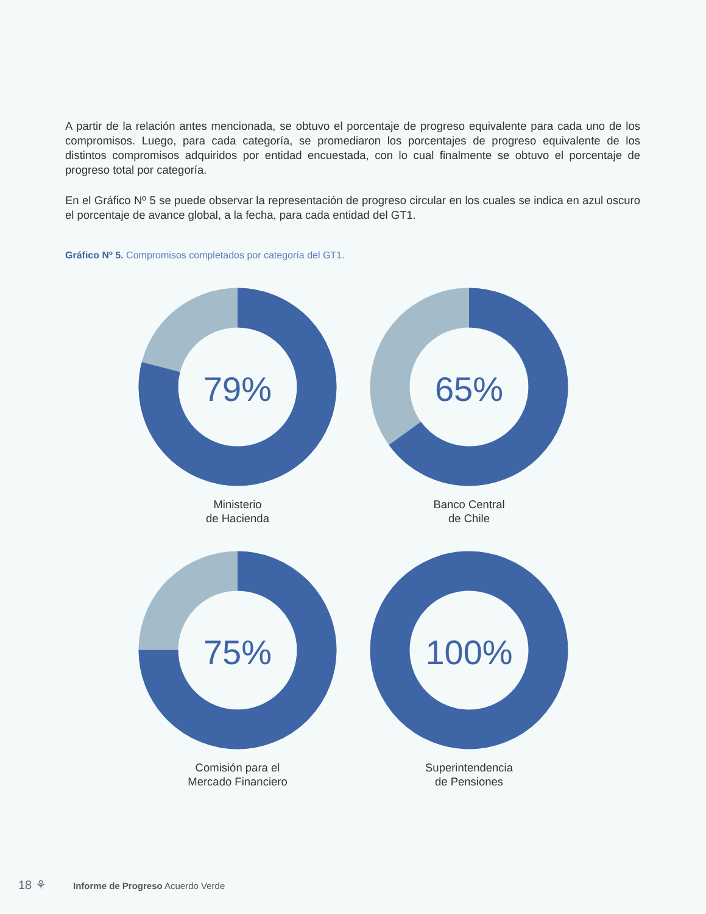A partir de la relación antes mencionada, se obtuvo el porcentaje de progreso equivalente para cada uno de los compromisos. Luego, para cada categoría, se promediaron los porcentajes de progreso equivalente de los distintos compromisos adquiridos por entidad encuestada, con lo cual finalmente se obtuvo el porcentaje de progreso total por categoría.
En el Gráfico Nº 5 se puede observar la representación de progreso circular en los cuales se indica en azul oscuro el porcentaje de avance global, a la fecha, para cada entidad del GT1.
Gráfico Nº 5. Compromisos completados por categoría del GT1.
79%
Ministerio
de Hacienda
65%
Banco Central
de Chile
75%
Comisión para el
Mercado Financiero
100%
Superintendencia
de Pensiones
18 ⚘ Informe de Progreso Acuerdo Verde